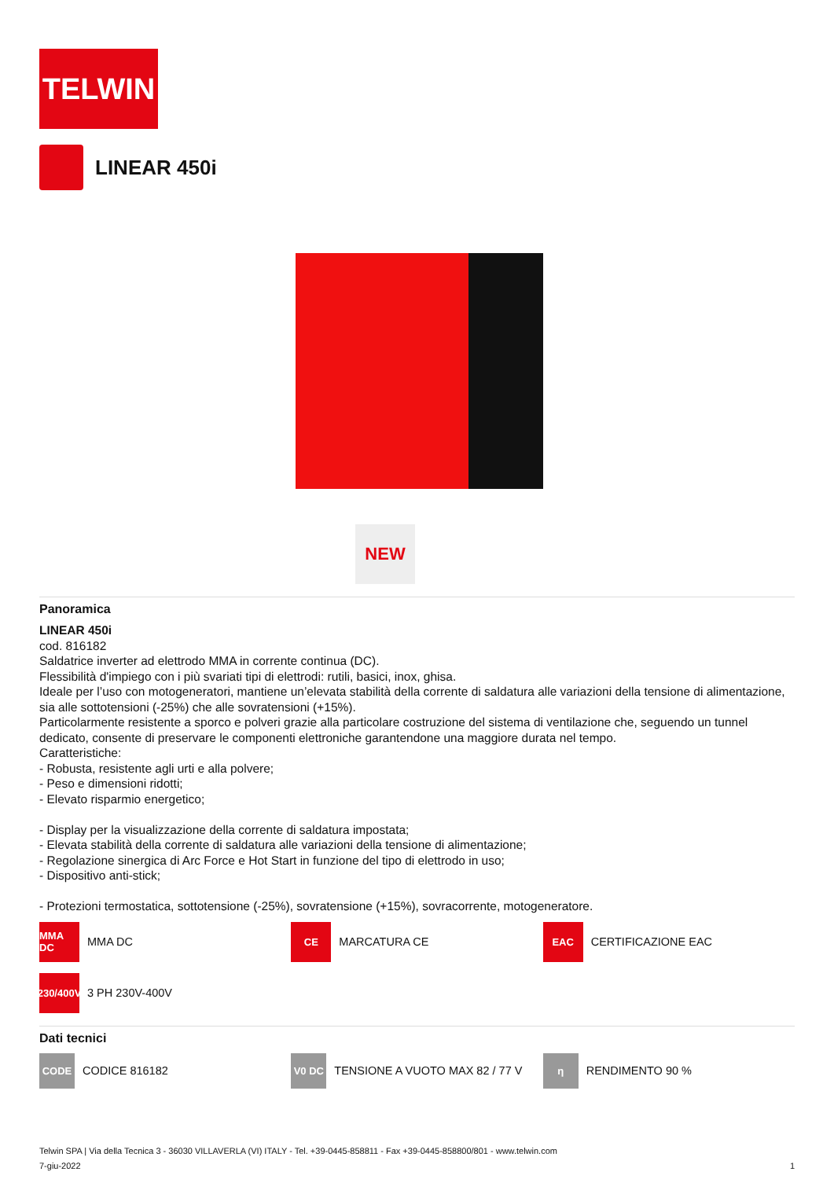TELWIN
LINEAR 450i
NEW
Panoramica
LINEAR 450i
cod. 816182
Saldatrice inverter ad elettrodo MMA in corrente continua (DC).
Flessibilità d'impiego con i più svariati tipi di elettrodi: rutili, basici, inox, ghisa.
Ideale per l’uso con motogeneratori, mantiene un’elevata stabilità della corrente di saldatura alle variazioni della tensione di alimentazione, sia alle sottotensioni (-25%) che alle sovratensioni (+15%).
Particolarmente resistente a sporco e polveri grazie alla particolare costruzione del sistema di ventilazione che, seguendo un tunnel dedicato, consente di preservare le componenti elettroniche garantendone una maggiore durata nel tempo.
Caratteristiche:
- Robusta, resistente agli urti e alla polvere;
- Peso e dimensioni ridotti;
- Elevato risparmio energetico;
- Display per la visualizzazione della corrente di saldatura impostata;
- Elevata stabilità della corrente di saldatura alle variazioni della tensione di alimentazione;
- Regolazione sinergica di Arc Force e Hot Start in funzione del tipo di elettrodo in uso;
- Dispositivo anti-stick;
- Protezioni termostatica, sottotensione (-25%), sovratensione (+15%), sovracorrente, motogeneratore.
MMA DC
MMA DC
CE
MARCATURA CE
EAC
CERTIFICAZIONE EAC
230/400V
3 PH 230V-400V
Dati tecnici
CODE
CODICE 816182
V0 DC
TENSIONE A VUOTO MAX 82 / 77 V
η
RENDIMENTO 90 %
Telwin SPA | Via della Tecnica 3 - 36030 VILLAVERLA (VI) ITALY - Tel. +39-0445-858811 - Fax +39-0445-858800/801 - www.telwin.com
7-giu-2022 1